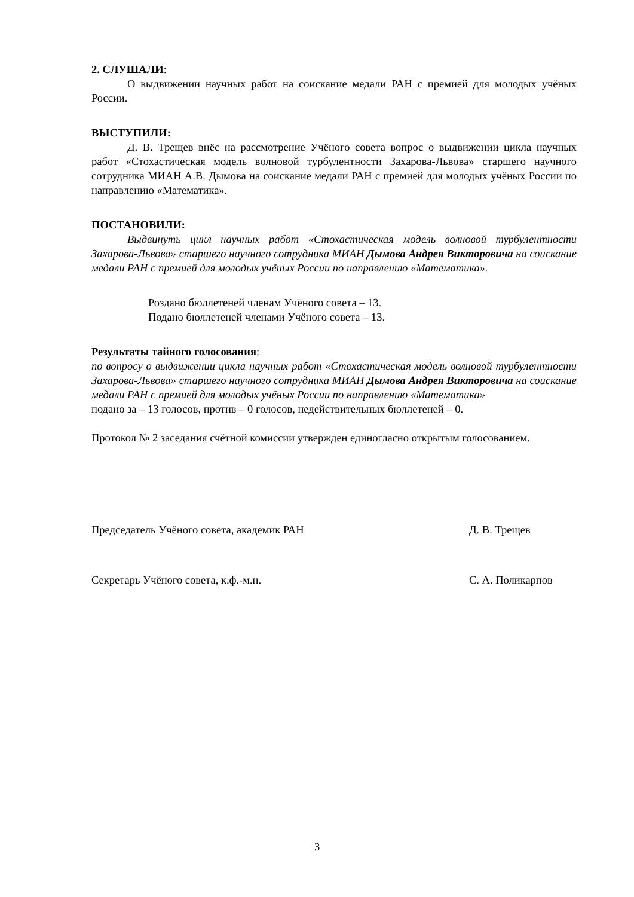2. СЛУШАЛИ:
О выдвижении научных работ на соискание медали РАН с премией для молодых учёных России.
ВЫСТУПИЛИ:
Д. В. Трещев внёс на рассмотрение Учёного совета вопрос о выдвижении цикла научных работ «Стохастическая модель волновой турбулентности Захарова-Львова» старшего научного сотрудника МИАН А.В. Дымова на соискание медали РАН с премией для молодых учёных России по направлению «Математика».
ПОСТАНОВИЛИ:
Выдвинуть цикл научных работ «Стохастическая модель волновой турбулентности Захарова-Львова» старшего научного сотрудника МИАН Дымова Андрея Викторовича на соискание медали РАН с премией для молодых учёных России по направлению «Математика».
Роздано бюллетеней членам Учёного совета – 13.
Подано бюллетеней членами Учёного совета – 13.
Результаты тайного голосования:
по вопросу о выдвижении цикла научных работ «Стохастическая модель волновой турбулентности Захарова-Львова» старшего научного сотрудника МИАН Дымова Андрея Викторовича на соискание медали РАН с премией для молодых учёных России по направлению «Математика»
подано за – 13 голосов, против – 0 голосов, недействительных бюллетеней – 0.
Протокол № 2 заседания счётной комиссии утвержден единогласно открытым голосованием.
Председатель Учёного совета, академик РАН Д. В. Трещев
Секретарь Учёного совета, к.ф.-м.н. С. А. Поликарпов
3